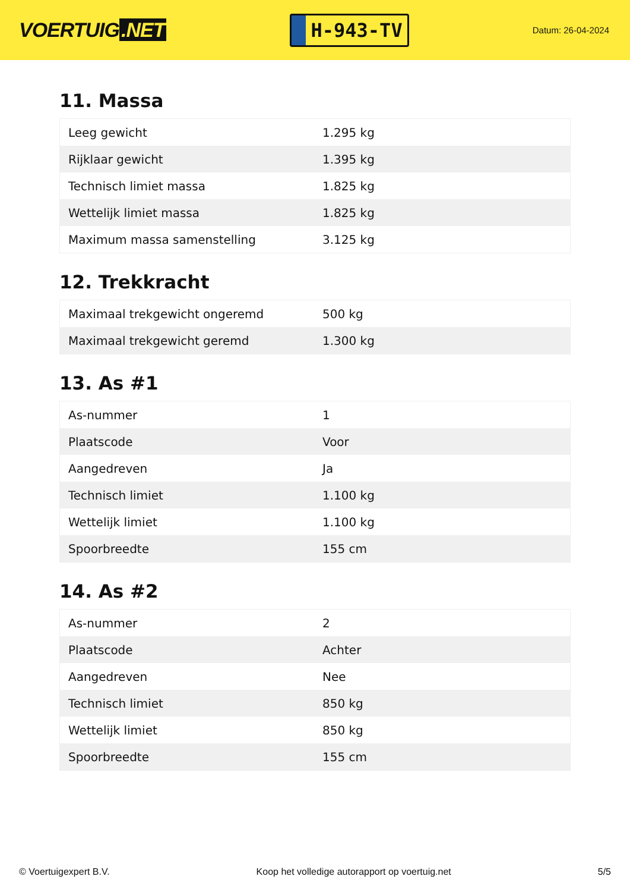VOERTUIG.NET
H-943-TV
Datum: 26-04-2024
11. Massa
| Leeg gewicht | 1.295 kg |
| Rijklaar gewicht | 1.395 kg |
| Technisch limiet massa | 1.825 kg |
| Wettelijk limiet massa | 1.825 kg |
| Maximum massa samenstelling | 3.125 kg |
12. Trekkracht
| Maximaal trekgewicht ongeremd | 500 kg |
| Maximaal trekgewicht geremd | 1.300 kg |
13. As #1
| As-nummer | 1 |
| Plaatscode | Voor |
| Aangedreven | Ja |
| Technisch limiet | 1.100 kg |
| Wettelijk limiet | 1.100 kg |
| Spoorbreedte | 155 cm |
14. As #2
| As-nummer | 2 |
| Plaatscode | Achter |
| Aangedreven | Nee |
| Technisch limiet | 850 kg |
| Wettelijk limiet | 850 kg |
| Spoorbreedte | 155 cm |
© Voertuigexpert B.V. Koop het volledige autorapport op voertuig.net 5/5